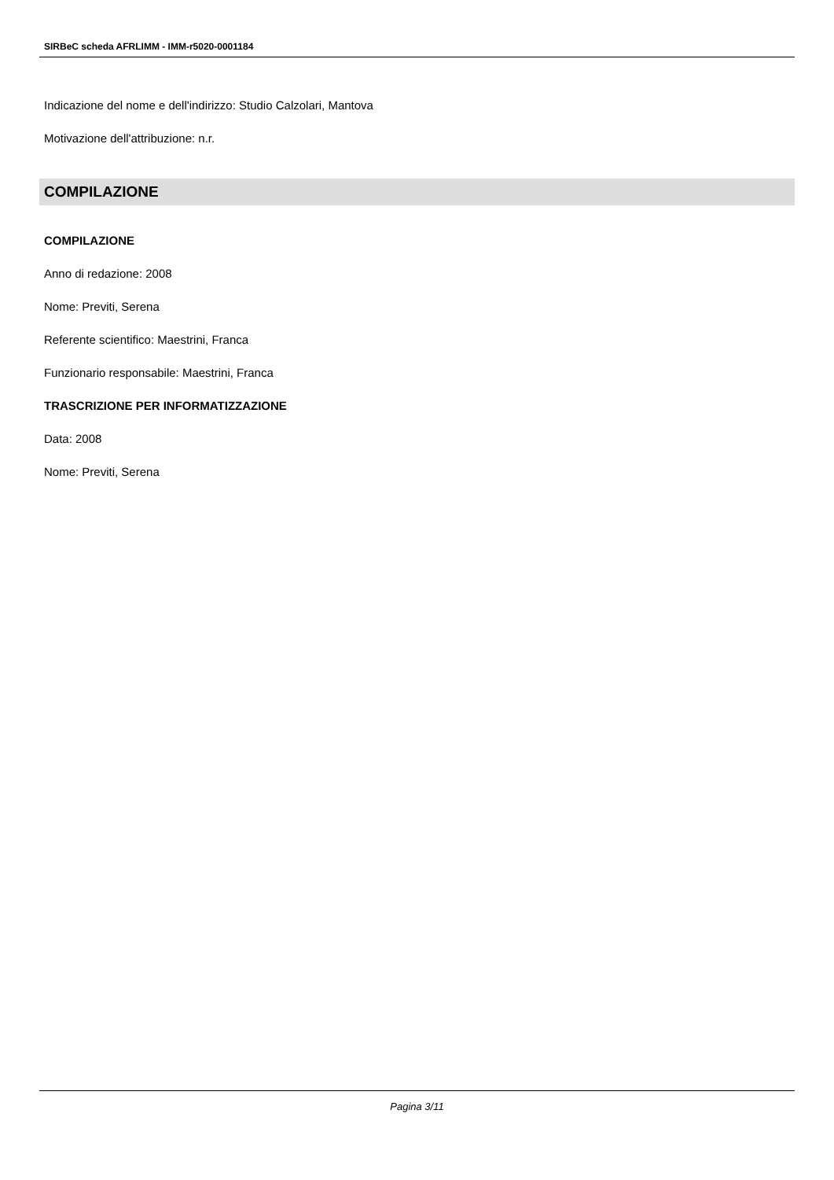SIRBeC scheda AFRLIMM - IMM-r5020-0001184
Indicazione del nome e dell'indirizzo: Studio Calzolari, Mantova
Motivazione dell'attribuzione: n.r.
COMPILAZIONE
COMPILAZIONE
Anno di redazione: 2008
Nome: Previti, Serena
Referente scientifico: Maestrini, Franca
Funzionario responsabile: Maestrini, Franca
TRASCRIZIONE PER INFORMATIZZAZIONE
Data: 2008
Nome: Previti, Serena
Pagina 3/11